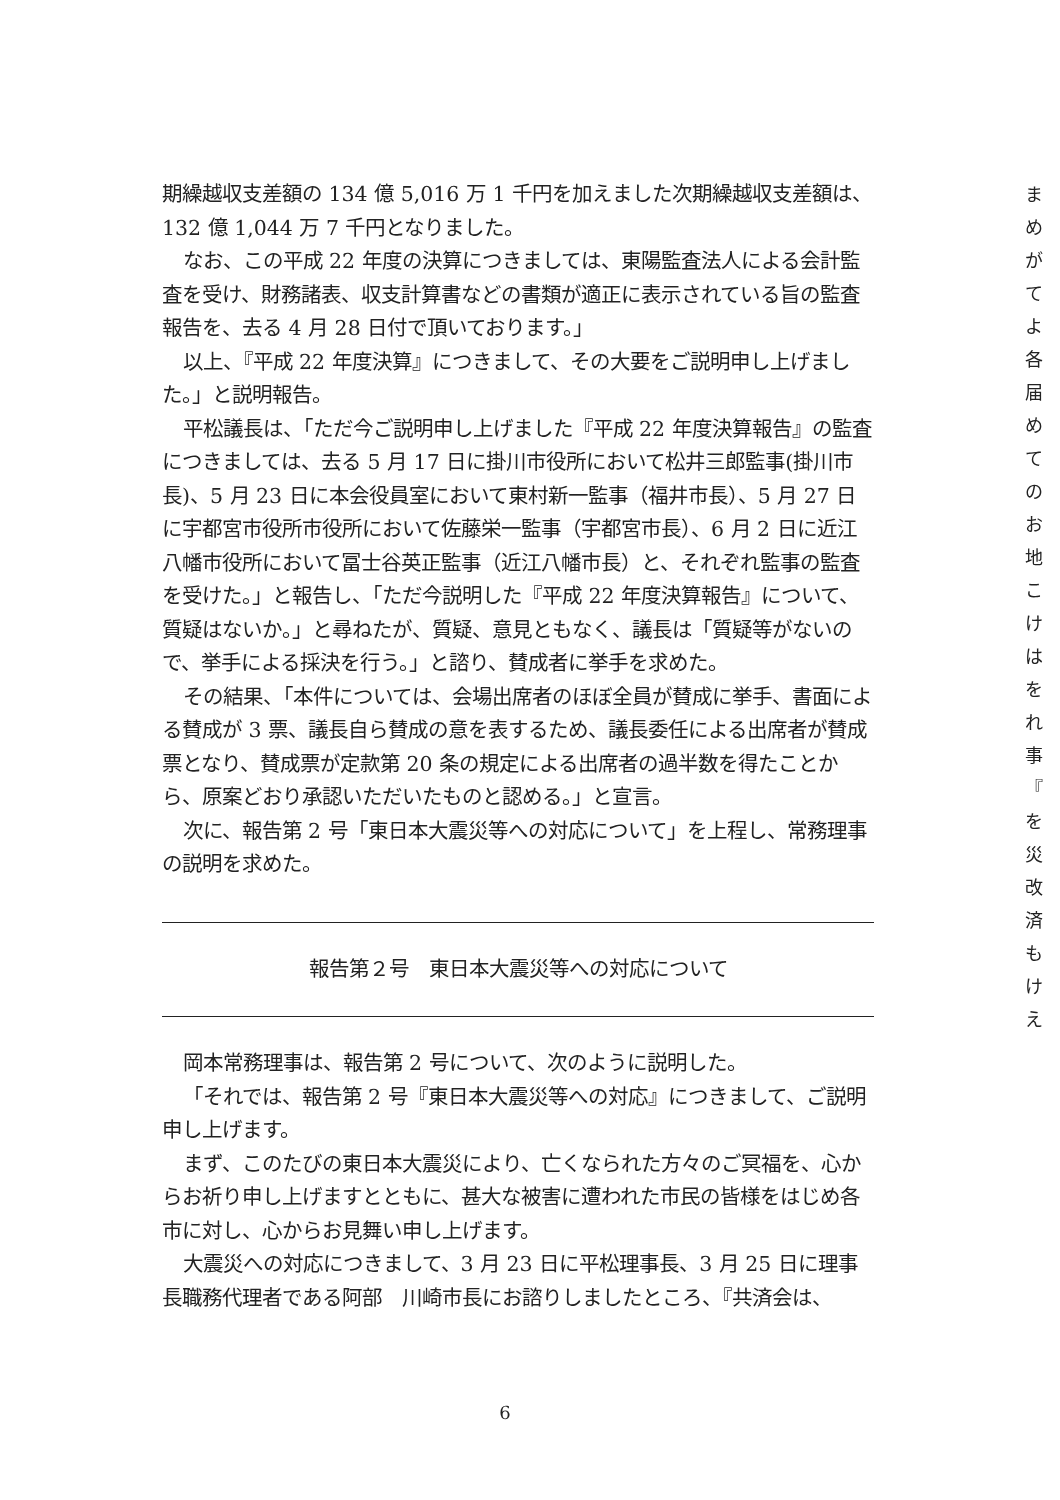期繰越収支差額の 134 億 5,016 万 1 千円を加えました次期繰越収支差額は、132 億 1,044 万 7 千円となりました。
なお、この平成 22 年度の決算につきましては、東陽監査法人による会計監査を受け、財務諸表、収支計算書などの書類が適正に表示されている旨の監査報告を、去る 4 月 28 日付で頂いております。」
以上、『平成 22 年度決算』につきまして、その大要をご説明申し上げました。」と説明報告。
平松議長は、「ただ今ご説明申し上げました『平成 22 年度決算報告』の監査につきましては、去る 5 月 17 日に掛川市役所において松井三郎監事(掛川市長)、5 月 23 日に本会役員室において東村新一監事（福井市長）、5 月 27 日に宇都宮市役所市役所において佐藤栄一監事（宇都宮市長）、6 月 2 日に近江八幡市役所において冨士谷英正監事（近江八幡市長）と、それぞれ監事の監査を受けた。」と報告し、「ただ今説明した『平成 22 年度決算報告』について、質疑はないか。」と尋ねたが、質疑、意見ともなく、議長は「質疑等がないので、挙手による採決を行う。」と諮り、賛成者に挙手を求めた。
その結果、「本件については、会場出席者のほぼ全員が賛成に挙手、書面による賛成が 3 票、議長自ら賛成の意を表するため、議長委任による出席者が賛成票となり、賛成票が定款第 20 条の規定による出席者の過半数を得たことから、原案どおり承認いただいたものと認める。」と宣言。
次に、報告第 2 号「東日本大震災等への対応について」を上程し、常務理事の説明を求めた。
報告第２号　東日本大震災等への対応について
岡本常務理事は、報告第 2 号について、次のように説明した。
「それでは、報告第 2 号『東日本大震災等への対応』につきまして、ご説明申し上げます。
まず、このたびの東日本大震災により、亡くなられた方々のご冥福を、心からお祈り申し上げますとともに、甚大な被害に遭われた市民の皆様をはじめ各市に対し、心からお見舞い申し上げます。
大震災への対応につきまして、3 月 23 日に平松理事長、3 月 25 日に理事長職務代理者である阿部　川崎市長にお諮りしましたところ、『共済会は、
ま め が て　 よ 各 届　 め て　 の お　 地 こ け は　 を れ 事 『 を　 災 改　 済 も　 け　 え
6